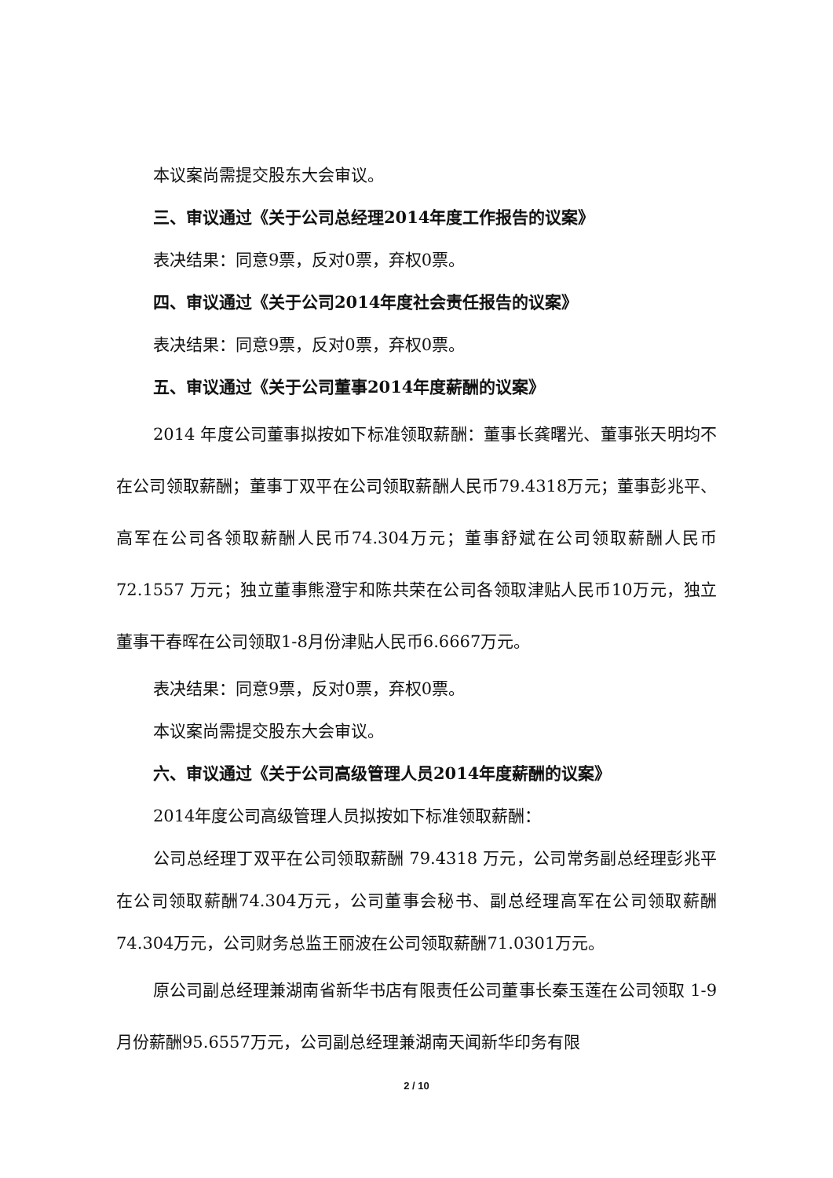本议案尚需提交股东大会审议。
三、审议通过《关于公司总经理2014年度工作报告的议案》
表决结果：同意9票，反对0票，弃权0票。
四、审议通过《关于公司2014年度社会责任报告的议案》
表决结果：同意9票，反对0票，弃权0票。
五、审议通过《关于公司董事2014年度薪酬的议案》
2014 年度公司董事拟按如下标准领取薪酬：董事长龚曙光、董事张天明均不在公司领取薪酬；董事丁双平在公司领取薪酬人民币79.4318万元；董事彭兆平、高军在公司各领取薪酬人民币74.304万元；董事舒斌在公司领取薪酬人民币 72.1557 万元；独立董事熊澄宇和陈共荣在公司各领取津贴人民币10万元，独立董事干春晖在公司领取1-8月份津贴人民币6.6667万元。
表决结果：同意9票，反对0票，弃权0票。
本议案尚需提交股东大会审议。
六、审议通过《关于公司高级管理人员2014年度薪酬的议案》
2014年度公司高级管理人员拟按如下标准领取薪酬：
公司总经理丁双平在公司领取薪酬 79.4318 万元，公司常务副总经理彭兆平在公司领取薪酬74.304万元，公司董事会秘书、副总经理高军在公司领取薪酬74.304万元，公司财务总监王丽波在公司领取薪酬71.0301万元。
原公司副总经理兼湖南省新华书店有限责任公司董事长秦玉莲在公司领取 1-9 月份薪酬95.6557万元，公司副总经理兼湖南天闻新华印务有限
2 / 10